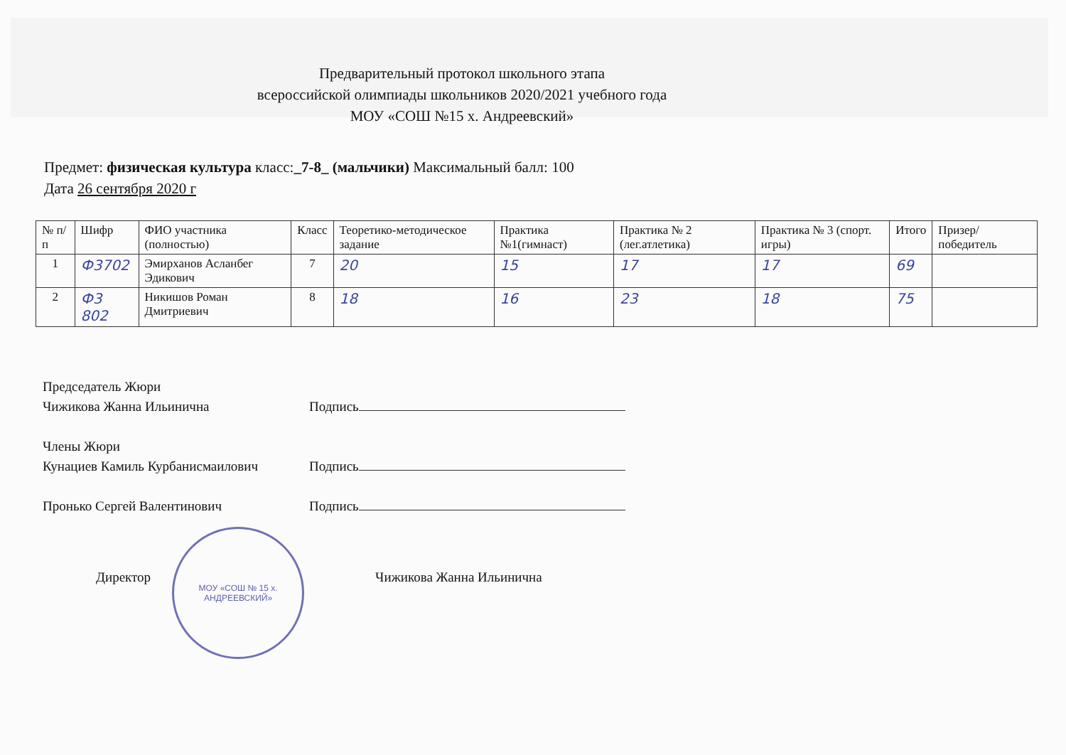Предварительный протокол школьного этапа
всероссийской олимпиады школьников 2020/2021 учебного года
МОУ «СОШ №15 х. Андреевский»
Предмет: физическая культура класс:_7-8_ (мальчики) Максимальный балл: 100
Дата 26 сентября 2020 г
| № п/п | Шифр | ФИО участника (полностью) | Класс | Теоретико-методическое задание | Практика №1(гимнаст) | Практика № 2 (лег.атлетика) | Практика № 3 (спорт. игры) | Итого | Призер/ победитель |
| --- | --- | --- | --- | --- | --- | --- | --- | --- | --- |
| 1 | Ф3702 | Эмирханов Асланбег Эдикович | 7 | 20 | 15 | 17 | 17 | 69 | |
| 2 | Ф3 802 | Никишов Роман Дмитриевич | 8 | 18 | 16 | 23 | 18 | 75 | |
Председатель Жюри
Чижикова Жанна Ильинична Подпись
Члены Жюри
Кунациев Камиль Курбанисмаилович Подпись
Пронько Сергей Валентинович Подпись
Директор
МОУ «СОШ № 15 х. АНДРЕЕВСКИЙ»
Чижикова Жанна Ильинична